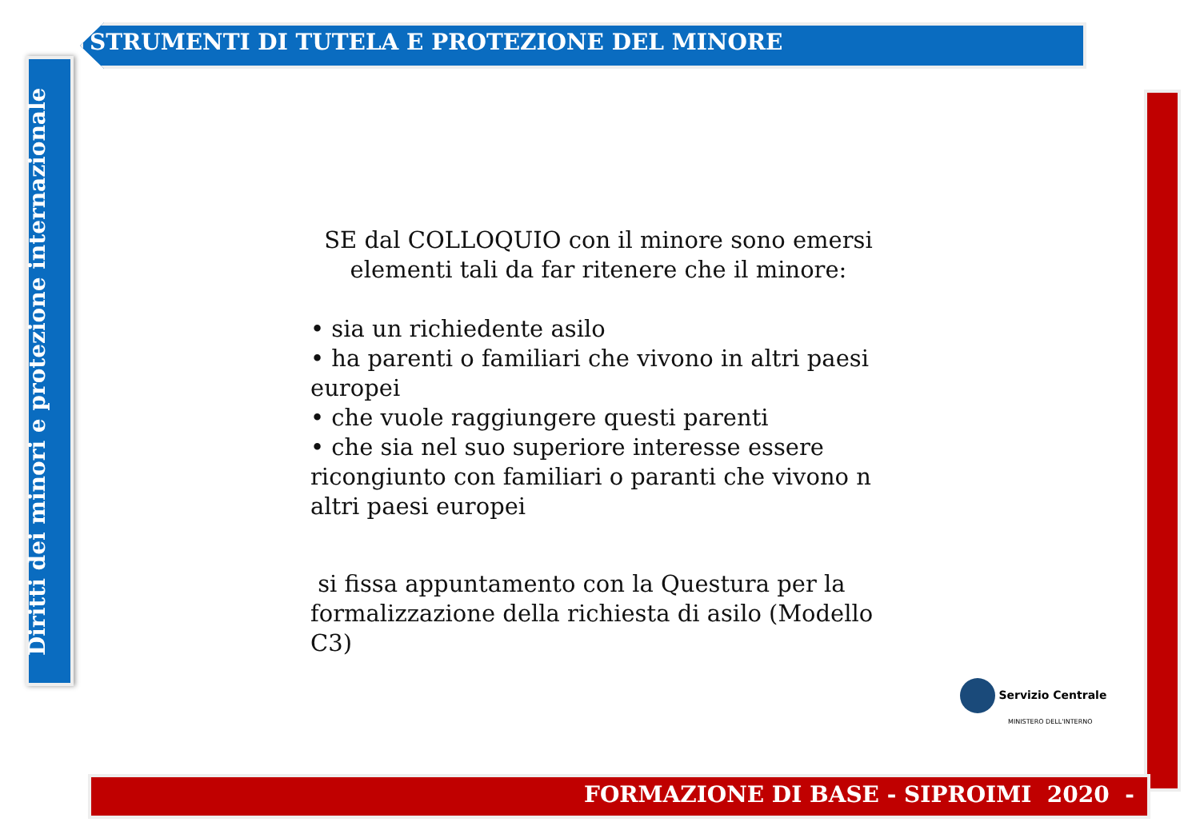STRUMENTI DI TUTELA E PROTEZIONE DEL MINORE
Diritti dei minori e protezione internazionale
FORMAZIONE DI BASE - SIPROIMI 2020 -
SE dal COLLOQUIO con il minore sono emersi elementi tali da far ritenere che il minore:
• sia un richiedente asilo
• ha parenti o familiari che vivono in altri paesi europei
• che vuole raggiungere questi parenti
• che sia nel suo superiore interesse essere ricongiunto con familiari o paranti che vivono n altri paesi europei
si fissa appuntamento con la Questura per la formalizzazione della richiesta di asilo (Modello C3)
Servizio Centrale
MINISTERO DELL'INTERNO